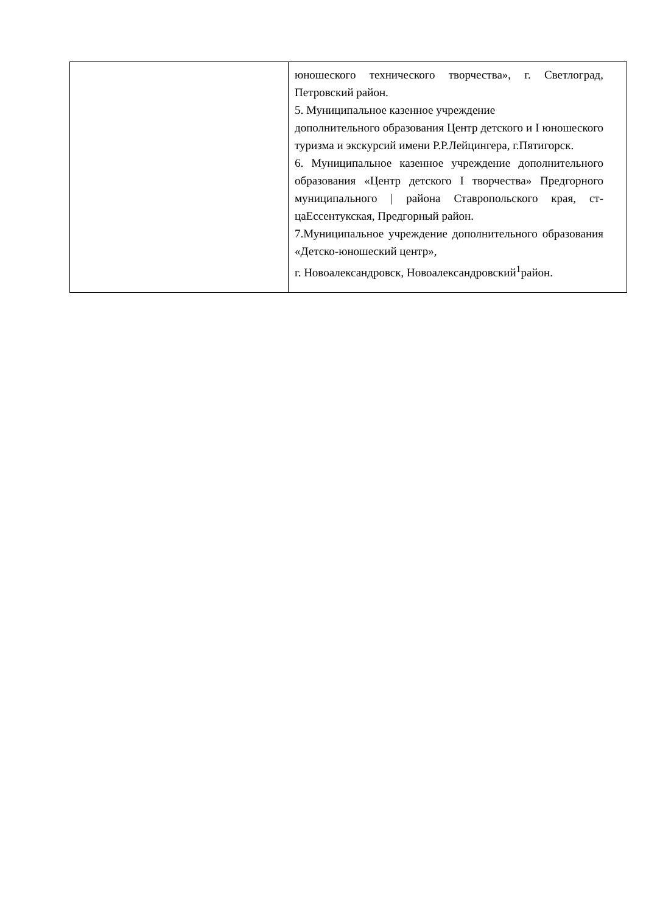| | юношеского технического творчества», г. Светлоград, Петровский район. 5. Муниципальное казенное учреждение дополнительного образования Центр детского и I юношеского туризма и экскурсий имени Р.Р.Лейцингера, г.Пятигорск. 6. Муниципальное казенное учреждение дополнительного образования «Центр детского I творчества» Предгорного муниципального / района Ставропольского края, ст-цаЕссентукская, Предгорный район. 7.Муниципальное учреждение дополнительного образования «Детско-юношеский центр», г. Новоалександровск, Новоалександровский<sup>1</sup>район. |